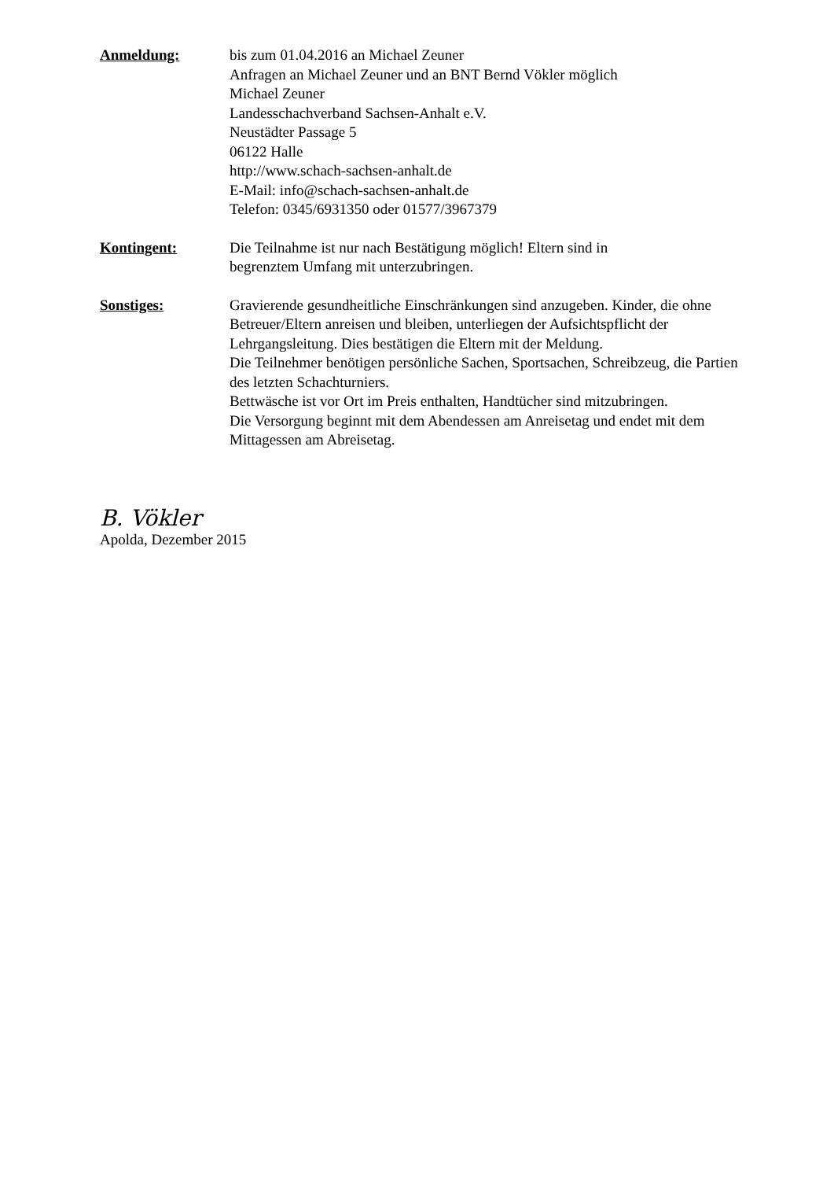Anmeldung: bis zum 01.04.2016 an Michael Zeuner
Anfragen an Michael Zeuner und an BNT Bernd Vökler möglich
Michael Zeuner
Landesschachverband Sachsen-Anhalt e.V.
Neustädter Passage 5
06122 Halle
http://www.schach-sachsen-anhalt.de
E-Mail: info@schach-sachsen-anhalt.de
Telefon: 0345/6931350 oder 01577/3967379
Kontingent: Die Teilnahme ist nur nach Bestätigung möglich! Eltern sind in
begrenztem Umfang mit unterzubringen.
Sonstiges: Gravierende gesundheitliche Einschränkungen sind anzugeben. Kinder, die ohne Betreuer/Eltern anreisen und bleiben, unterliegen der Aufsichtspflicht der Lehrgangsleitung. Dies bestätigen die Eltern mit der Meldung.
Die Teilnehmer benötigen persönliche Sachen, Sportsachen, Schreibzeug, die Partien des letzten Schachturniers.
Bettwäsche ist vor Ort im Preis enthalten, Handtücher sind mitzubringen.
Die Versorgung beginnt mit dem Abendessen am Anreisetag und endet mit dem Mittagessen am Abreisetag.
B. Vökler
Apolda, Dezember 2015